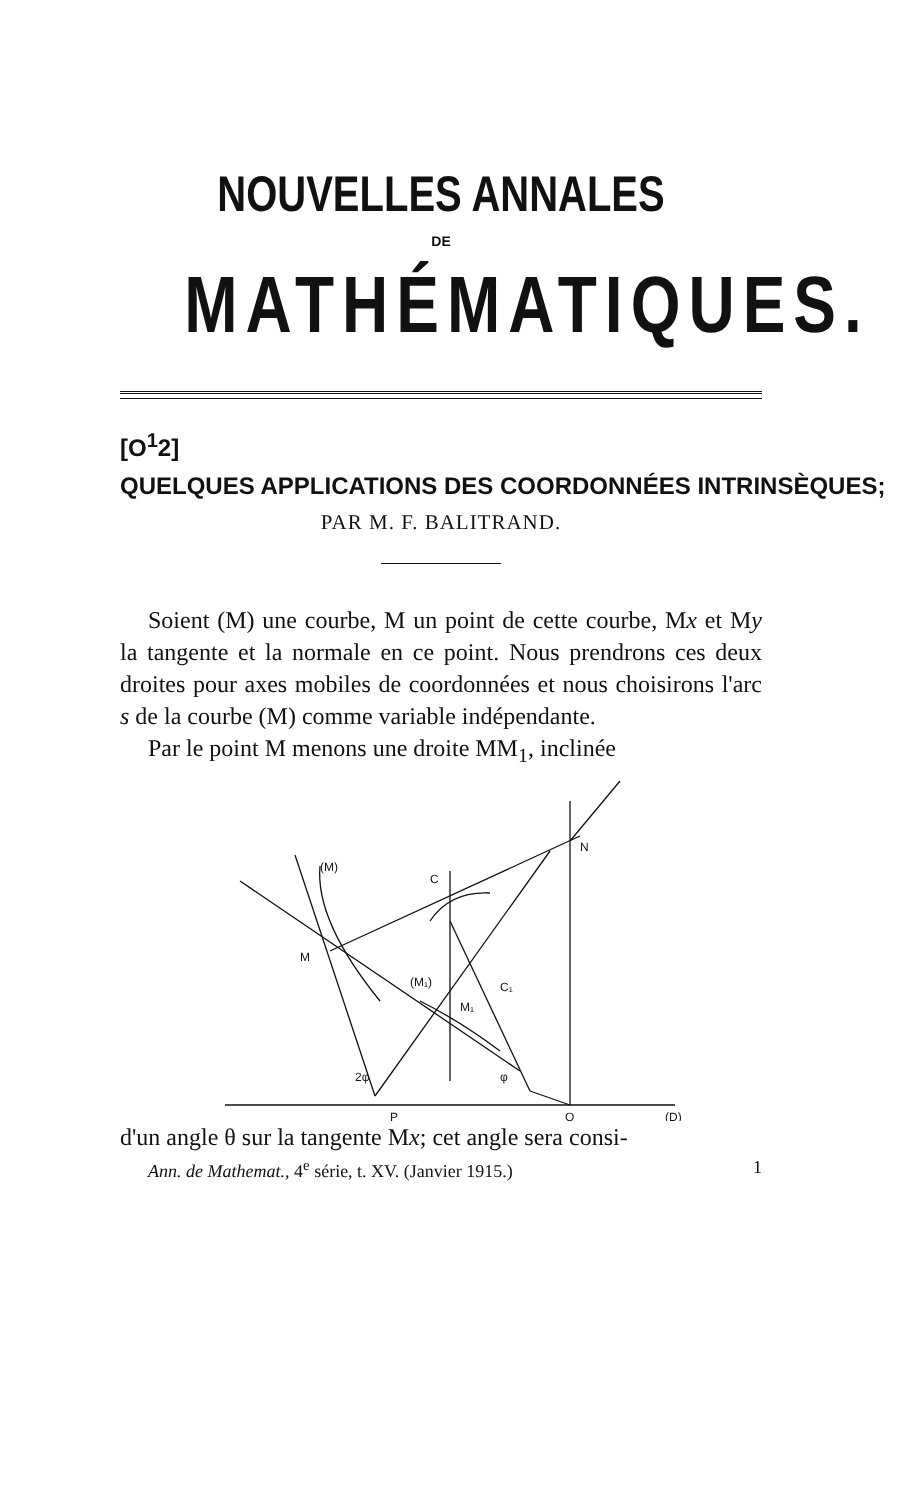NOUVELLES ANNALES
DE
MATHÉMATIQUES.
[O<sup>1</sup>2]
QUELQUES APPLICATIONS DES COORDONNÉES INTRINSÈQUES;
PAR M. F. BALITRAND.
Soient (M) une courbe, M un point de cette courbe, Mx et My la tangente et la normale en ce point. Nous prendrons ces deux droites pour axes mobiles de coordonnées et nous choisirons l'arc s de la courbe (M) comme variable indépendante.
Par le point M menons une droite MM<sub>1</sub>, inclinée
(M)
C
M
(M₁)
C₁
M₁
2φ
φ
N
P
Q
(D)
d'un angle θ sur la tangente Mx; cet angle sera consi-
Ann. de Mathemat., 4<sup>e</sup> série, t. XV. (Janvier 1915.) 1